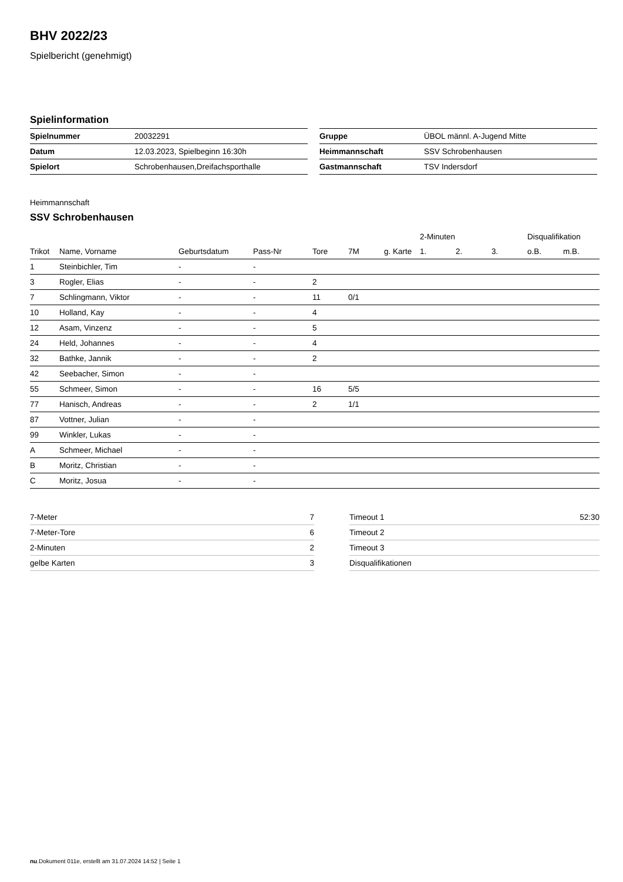BHV 2022/23
Spielbericht (genehmigt)
Spielinformation
| Spielnummer | 20032291 |
| Datum | 12.03.2023, Spielbeginn 16:30h |
| Spielort | Schrobenhausen,Dreifachsporthalle |
| Gruppe | ÜBOL männl. A-Jugend Mitte |
| Heimmannschaft | SSV Schrobenhausen |
| Gastmannschaft | TSV Indersdorf |
Heimmannschaft
SSV Schrobenhausen
| | | | | | | | 2-Minuten | | | Disqualifikation | |
| --- | --- | --- | --- | --- | --- | --- | --- | --- | --- | --- | --- |
| Trikot | Name, Vorname | Geburtsdatum | Pass-Nr | Tore | 7M | g. Karte | 1. | 2. | 3. | o.B. | m.B. |
| 1 | Steinbichler, Tim | - | - | | | | | | | | |
| 3 | Rogler, Elias | - | - | 2 | | | | | | | |
| 7 | Schlingmann, Viktor | - | - | 11 | 0/1 | | | | | | |
| 10 | Holland, Kay | - | - | 4 | | | | | | | |
| 12 | Asam, Vinzenz | - | - | 5 | | | | | | | |
| 24 | Held, Johannes | - | - | 4 | | | | | | | |
| 32 | Bathke, Jannik | - | - | 2 | | | | | | | |
| 42 | Seebacher, Simon | - | - | | | | | | | | |
| 55 | Schmeer, Simon | - | - | 16 | 5/5 | | | | | | |
| 77 | Hanisch, Andreas | - | - | 2 | 1/1 | | | | | | |
| 87 | Vottner, Julian | - | - | | | | | | | | |
| 99 | Winkler, Lukas | - | - | | | | | | | | |
| A | Schmeer, Michael | - | - | | | | | | | | |
| B | Moritz, Christian | - | - | | | | | | | | |
| C | Moritz, Josua | - | - | | | | | | | | |
| 7-Meter | 7 |
| 7-Meter-Tore | 6 |
| 2-Minuten | 2 |
| gelbe Karten | 3 |
| Timeout 1 | 52:30 |
| Timeout 2 | |
| Timeout 3 | |
| Disqualifikationen | |
nu.Dokument 011e, erstellt am 31.07.2024 14:52 | Seite 1